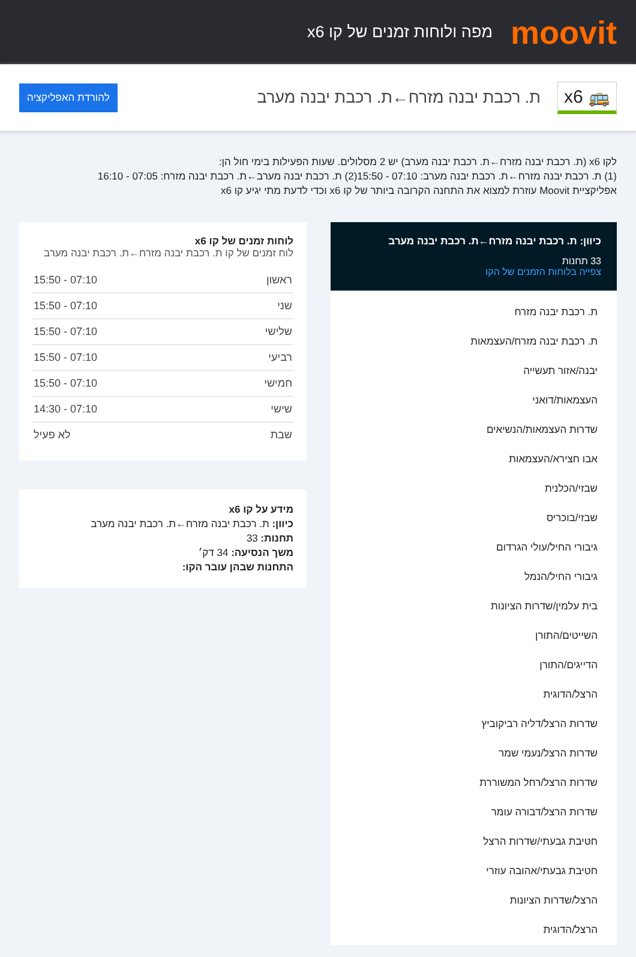moovit
מפה ולוחות זמנים של קו x6
🚌 x6
ת. רכבת יבנה מזרח←ת. רכבת יבנה מערב
להורדת האפליקציה
לקו x6 (ת. רכבת יבנה מזרח←ת. רכבת יבנה מערב) יש 2 מסלולים. שעות הפעילות בימי חול הן:
(1) ת. רכבת יבנה מזרח←ת. רכבת יבנה מערב: 07:10 - 15:50(2) ת. רכבת יבנה מערב←ת. רכבת יבנה מזרח: 07:05 - 16:10
אפליקציית Moovit עוזרת למצוא את התחנה הקרובה ביותר של קו x6 וכדי לדעת מתי יגיע קו x6
כיוון: ת. רכבת יבנה מזרח←ת. רכבת יבנה מערב
33 תחנות
צפייה בלוחות הזמנים של הקו
ת. רכבת יבנה מזרח
ת. רכבת יבנה מזרח/העצמאות
יבנה/אזור תעשייה
העצמאות/דואני
שדרות העצמאות/הנשיאים
אבו חצירא/העצמאות
שבזי/הכלנית
שבזי/בוכריס
גיבורי החיל/עולי הגרדום
גיבורי החיל/הנמל
בית עלמין/שדרות הציונות
השייטים/התורן
הדייגים/התורן
הרצל/הדוגית
שדרות הרצל/דליה רביקוביץ
שדרות הרצל/נעמי שמר
שדרות הרצל/רחל המשוררת
שדרות הרצל/דבורה עומר
חטיבת גבעתי/שדרות הרצל
חטיבת גבעתי/אהובה עוזרי
הרצל/שדרות הציונות
הרצל/הדוגית
לוחות זמנים של קו x6
לוח זמנים של קו ת. רכבת יבנה מזרח←ת. רכבת יבנה מערב
| ראשון | 07:10 - 15:50 |
| שני | 07:10 - 15:50 |
| שלישי | 07:10 - 15:50 |
| רביעי | 07:10 - 15:50 |
| חמישי | 07:10 - 15:50 |
| שישי | 07:10 - 14:30 |
| שבת | לא פעיל |
מידע על קו x6
כיוון: ת. רכבת יבנה מזרח←ת. רכבת יבנה מערב
תחנות: 33
משך הנסיעה: 34 דק׳
התחנות שבהן עובר הקו: